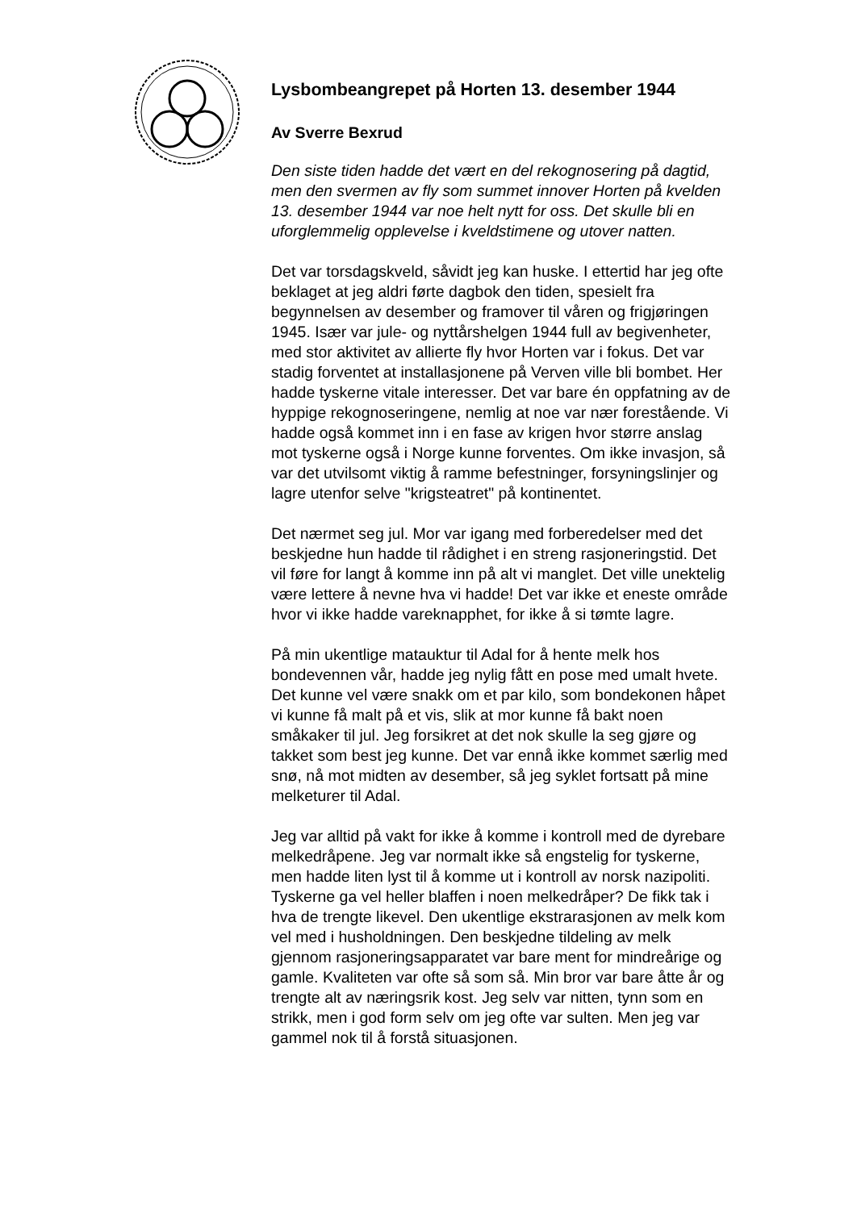Lysbombeangrepet på Horten 13. desember 1944
Av Sverre Bexrud
Den siste tiden hadde det vært en del rekognosering på dagtid, men den svermen av fly som summet innover Horten på kvelden 13. desember 1944 var noe helt nytt for oss. Det skulle bli en uforglemmelig opplevelse i kveldstimene og utover natten.
Det var torsdagskveld, såvidt jeg kan huske. I ettertid har jeg ofte beklaget at jeg aldri førte dagbok den tiden, spesielt fra begynnelsen av desember og framover til våren og frigjøringen 1945. Især var jule- og nyttårshelgen 1944 full av begivenheter, med stor aktivitet av allierte fly hvor Horten var i fokus. Det var stadig forventet at installasjonene på Verven ville bli bombet. Her hadde tyskerne vitale interesser. Det var bare én oppfatning av de hyppige rekognoseringene, nemlig at noe var nær forestående. Vi hadde også kommet inn i en fase av krigen hvor større anslag mot tyskerne også i Norge kunne forventes. Om ikke invasjon, så var det utvilsomt viktig å ramme befestninger, forsyningslinjer og lagre utenfor selve "krigsteatret" på kontinentet.
Det nærmet seg jul. Mor var igang med forberedelser med det beskjedne hun hadde til rådighet i en streng rasjoneringstid. Det vil føre for langt å komme inn på alt vi manglet. Det ville unektelig være lettere å nevne hva vi hadde! Det var ikke et eneste område hvor vi ikke hadde vareknapphet, for ikke å si tømte lagre.
På min ukentlige matauktur til Adal for å hente melk hos bondevennen vår, hadde jeg nylig fått en pose med umalt hvete. Det kunne vel være snakk om et par kilo, som bondekonen håpet vi kunne få malt på et vis, slik at mor kunne få bakt noen småkaker til jul. Jeg forsikret at det nok skulle la seg gjøre og takket som best jeg kunne. Det var ennå ikke kommet særlig med snø, nå mot midten av desember, så jeg syklet fortsatt på mine melketurer til Adal.
Jeg var alltid på vakt for ikke å komme i kontroll med de dyrebare melkedråpene. Jeg var normalt ikke så engstelig for tyskerne, men hadde liten lyst til å komme ut i kontroll av norsk nazipoliti. Tyskerne ga vel heller blaffen i noen melkedråper? De fikk tak i hva de trengte likevel. Den ukentlige ekstrarasjonen av melk kom vel med i husholdningen. Den beskjedne tildeling av melk gjennom rasjoneringsapparatet var bare ment for mindreårige og gamle. Kvaliteten var ofte så som så. Min bror var bare åtte år og trengte alt av næringsrik kost. Jeg selv var nitten, tynn som en strikk, men i god form selv om jeg ofte var sulten. Men jeg var gammel nok til å forstå situasjonen.